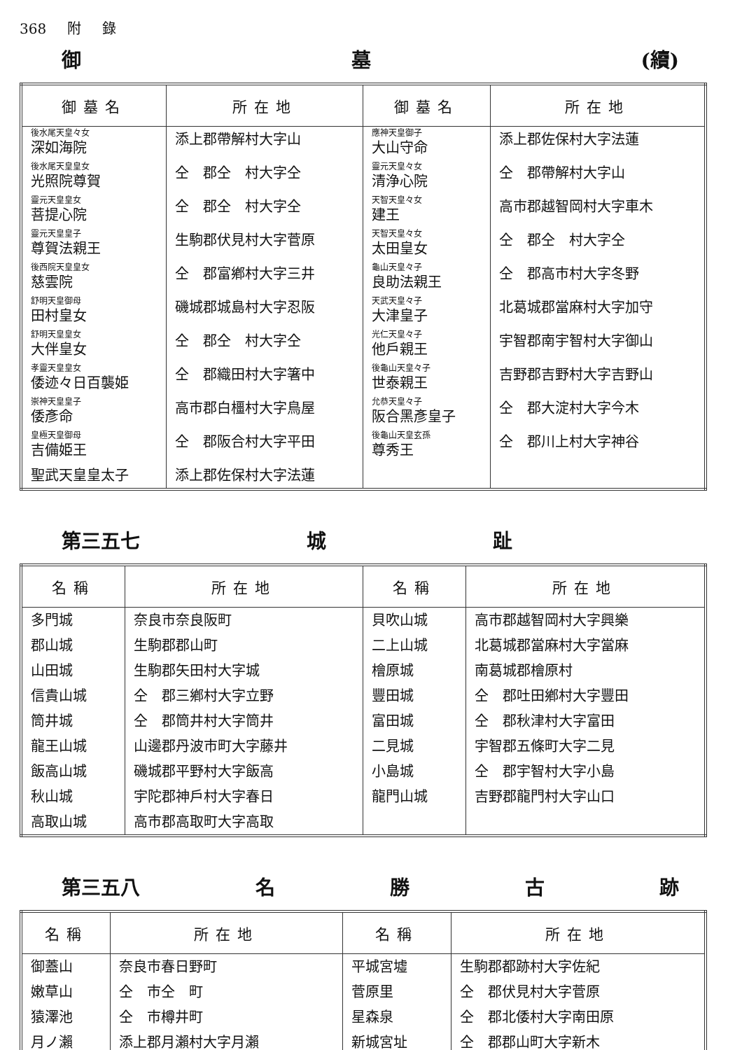368 附 錄
御 墓 (續)
| 御墓名 | 所在地 | 御墓名 | 所在地 |
| --- | --- | --- | --- |
| 後水尾天皇々女 深如海院 | 添上郡帶解村大字山 | 應神天皇御子 大山守命 | 添上郡佐保村大字法蓮 |
| 後水尾天皇皇女 光照院尊賀 | 仝 郡仝 村大字仝 | 靈元天皇々女 清浄心院 | 仝 郡帶解村大字山 |
| 靈元天皇皇女 菩提心院 | 仝 郡仝 村大字仝 | 天智天皇々女 建王 | 高市郡越智岡村大字車木 |
| 靈元天皇皇子 尊賀法親王 | 生駒郡伏見村大字菅原 | 天智天皇々女 太田皇女 | 仝 郡仝 村大字仝 |
| 後西院天皇皇女 慈雲院 | 仝 郡富鄕村大字三井 | 龜山天皇々子 良助法親王 | 仝 郡高市村大字冬野 |
| 舒明天皇御母 田村皇女 | 磯城郡城島村大字忍阪 | 天武天皇々子 大津皇子 | 北葛城郡當麻村大字加守 |
| 舒明天皇皇女 大伴皇女 | 仝 郡仝 村大字仝 | 光仁天皇々子 他戶親王 | 宇智郡南宇智村大字御山 |
| 孝靈天皇皇女 倭迹々日百襲姫 | 仝 郡織田村大字箸中 | 後龜山天皇々子 世泰親王 | 吉野郡吉野村大字吉野山 |
| 崇神天皇皇子 倭彥命 | 高市郡白橿村大字鳥屋 | 允恭天皇々子 阪合黑彥皇子 | 仝 郡大淀村大字今木 |
| 皇極天皇御母 吉備姫王 | 仝 郡阪合村大字平田 | 後龜山天皇玄孫 尊秀王 | 仝 郡川上村大字神谷 |
| 聖武天皇皇太子 | 添上郡佐保村大字法蓮 | | |
第三五七 城 趾
| 名稱 | 所在地 | 名稱 | 所在地 |
| --- | --- | --- | --- |
| 多門城 | 奈良市奈良阪町 | 貝吹山城 | 高市郡越智岡村大字興樂 |
| 郡山城 | 生駒郡郡山町 | 二上山城 | 北葛城郡當麻村大字當麻 |
| 山田城 | 生駒郡矢田村大字城 | 檜原城 | 南葛城郡檜原村 |
| 信貴山城 | 仝 郡三鄕村大字立野 | 豐田城 | 仝 郡吐田鄕村大字豐田 |
| 筒井城 | 仝 郡筒井村大字筒井 | 富田城 | 仝 郡秋津村大字富田 |
| 龍王山城 | 山邊郡丹波市町大字藤井 | 二見城 | 宇智郡五條町大字二見 |
| 飯高山城 | 磯城郡平野村大字飯高 | 小島城 | 仝 郡宇智村大字小島 |
| 秋山城 | 宇陀郡神戶村大字春日 | 龍門山城 | 吉野郡龍門村大字山口 |
| 高取山城 | 高市郡高取町大字高取 | | |
第三五八 名勝古跡
| 名稱 | 所在地 | 名稱 | 所在地 |
| --- | --- | --- | --- |
| 御蓋山 | 奈良市春日野町 | 平城宮墟 | 生駒郡都跡村大字佐紀 |
| 嫩草山 | 仝 市仝 町 | 菅原里 | 仝 郡伏見村大字菅原 |
| 猿澤池 | 仝 市樽井町 | 星森泉 | 仝 郡北倭村大字南田原 |
| 月ノ瀨 | 添上郡月瀨村大字月瀨 | 新城宮址 | 仝 郡郡山町大字新木 |